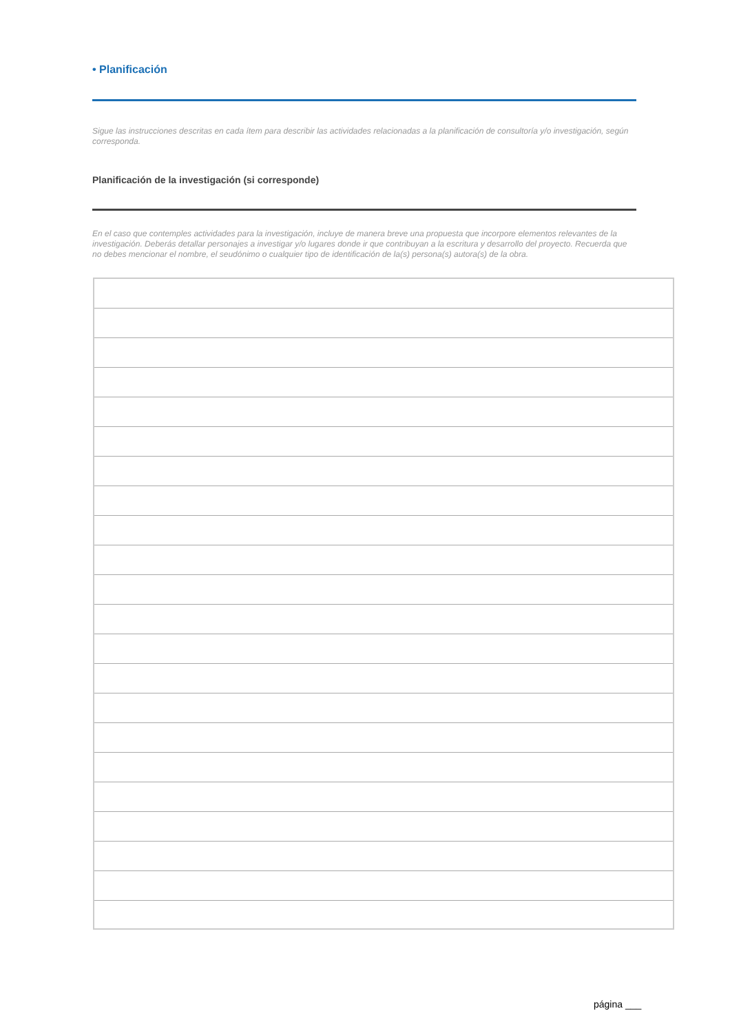• Planificación
Sigue las instrucciones descritas en cada ítem para describir las actividades relacionadas a la planificación de consultoría y/o investigación, según corresponda.
Planificación de la investigación (si corresponde)
En el caso que contemples actividades para la investigación, incluye de manera breve una propuesta que incorpore elementos relevantes de la investigación. Deberás detallar personajes a investigar y/o lugares donde ir que contribuyan a la escritura y desarrollo del proyecto. Recuerda que no debes mencionar el nombre, el seudónimo o cualquier tipo de identificación de la(s) persona(s) autora(s) de la obra.
página ___